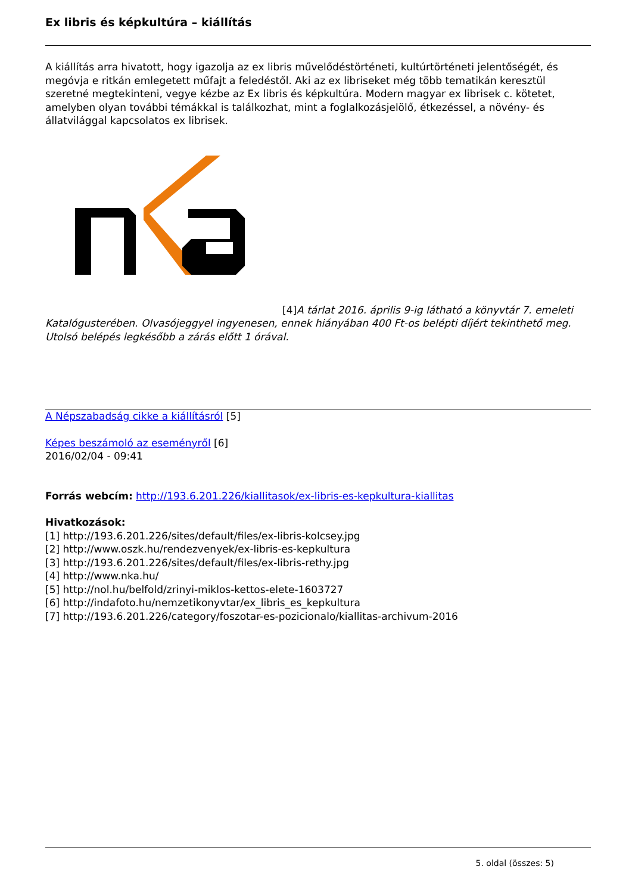Ex libris és képkultúra – kiállítás
A kiállítás arra hivatott, hogy igazolja az ex libris művelődéstörténeti, kultúrtörténeti jelentőségét, és megóvja e ritkán emlegetett műfajt a feledéstől. Aki az ex libriseket még több tematikán keresztül szeretné megtekinteni, vegye kézbe az Ex libris és képkultúra. Modern magyar ex librisek c. kötetet, amelyben olyan további témákkal is találkozhat, mint a foglalkozásjelölő, étkezéssel, a növény- és állatvilággal kapcsolatos ex librisek.
[4] A tárlat 2016. április 9-ig látható a könyvtár 7. emeleti Katalógusterében. Olvasójeggyel ingyenesen, ennek hiányában 400 Ft-os belépti díjért tekinthető meg. Utolsó belépés legkésőbb a zárás előtt 1 órával.
A Népszabadság cikke a kiállításról [5]
Képes beszámoló az eseményről [6]
2016/02/04 - 09:41
Forrás webcím: http://193.6.201.226/kiallitasok/ex-libris-es-kepkultura-kiallitas
Hivatkozások:
[1] http://193.6.201.226/sites/default/files/ex-libris-kolcsey.jpg
[2] http://www.oszk.hu/rendezvenyek/ex-libris-es-kepkultura
[3] http://193.6.201.226/sites/default/files/ex-libris-rethy.jpg
[4] http://www.nka.hu/
[5] http://nol.hu/belfold/zrinyi-miklos-kettos-elete-1603727
[6] http://indafoto.hu/nemzetikonyvtar/ex_libris_es_kepkultura
[7] http://193.6.201.226/category/foszotar-es-pozicionalo/kiallitas-archivum-2016
5. oldal (összes: 5)